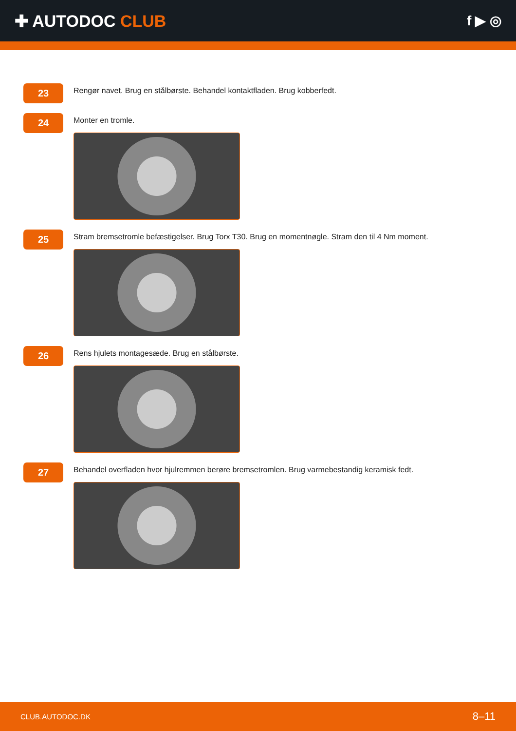✚ AUTODOC CLUB
f ▶ ◎
23
Rengør navet. Brug en stålbørste. Behandel kontaktfladen. Brug kobberfedt.
24
Monter en tromle.
25
Stram bremsetromle befæstigelser. Brug Torx T30. Brug en momentnøgle. Stram den til 4 Nm moment.
26
Rens hjulets montagesæde. Brug en stålbørste.
27
Behandel overfladen hvor hjulremmen berøre bremsetromlen. Brug varmebestandig keramisk fedt.
CLUB.AUTODOC.DK 8–11